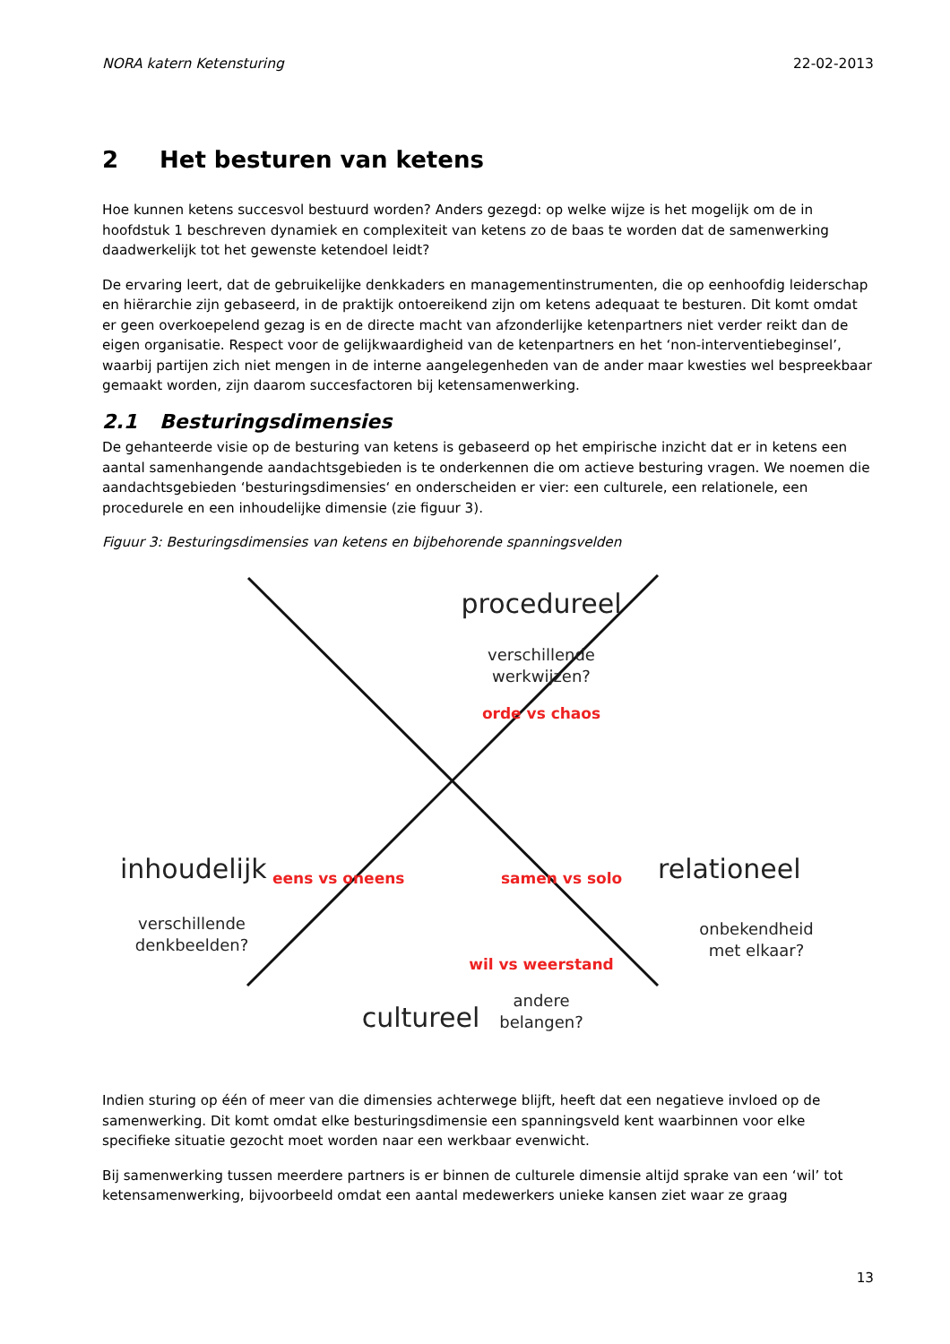NORA katern Ketensturing 22-02-2013
2 Het besturen van ketens
Hoe kunnen ketens succesvol bestuurd worden? Anders gezegd: op welke wijze is het mogelijk om de in hoofdstuk 1 beschreven dynamiek en complexiteit van ketens zo de baas te worden dat de samenwerking daadwerkelijk tot het gewenste ketendoel leidt?
De ervaring leert, dat de gebruikelijke denkkaders en managementinstrumenten, die op eenhoofdig leiderschap en hiërarchie zijn gebaseerd, in de praktijk ontoereikend zijn om ketens adequaat te besturen. Dit komt omdat er geen overkoepelend gezag is en de directe macht van afzonderlijke ketenpartners niet verder reikt dan de eigen organisatie. Respect voor de gelijkwaardigheid van de ketenpartners en het ‘non-interventiebeginsel’, waarbij partijen zich niet mengen in de interne aangelegenheden van de ander maar kwesties wel bespreekbaar gemaakt worden, zijn daarom succesfactoren bij ketensamenwerking.
2.1 Besturingsdimensies
De gehanteerde visie op de besturing van ketens is gebaseerd op het empirische inzicht dat er in ketens een aantal samenhangende aandachtsgebieden is te onderkennen die om actieve besturing vragen. We noemen die aandachtsgebieden ‘besturingsdimensies‘ en onderscheiden er vier: een culturele, een relationele, een procedurele en een inhoudelijke dimensie (zie figuur 3).
Figuur 3: Besturingsdimensies van ketens en bijbehorende spanningsvelden
procedureel
verschillende
werkwijzen?
orde vs chaos
inhoudelijk
verschillende
denkbeelden?
eens vs oneens samen vs solo relationeel
onbekendheid
met elkaar?
wil vs weerstand
andere
belangen?
cultureel
Indien sturing op één of meer van die dimensies achterwege blijft, heeft dat een negatieve invloed op de samenwerking. Dit komt omdat elke besturingsdimensie een spanningsveld kent waarbinnen voor elke specifieke situatie gezocht moet worden naar een werkbaar evenwicht.
Bij samenwerking tussen meerdere partners is er binnen de culturele dimensie altijd sprake van een ‘wil’ tot ketensamenwerking, bijvoorbeeld omdat een aantal medewerkers unieke kansen ziet waar ze graag
13